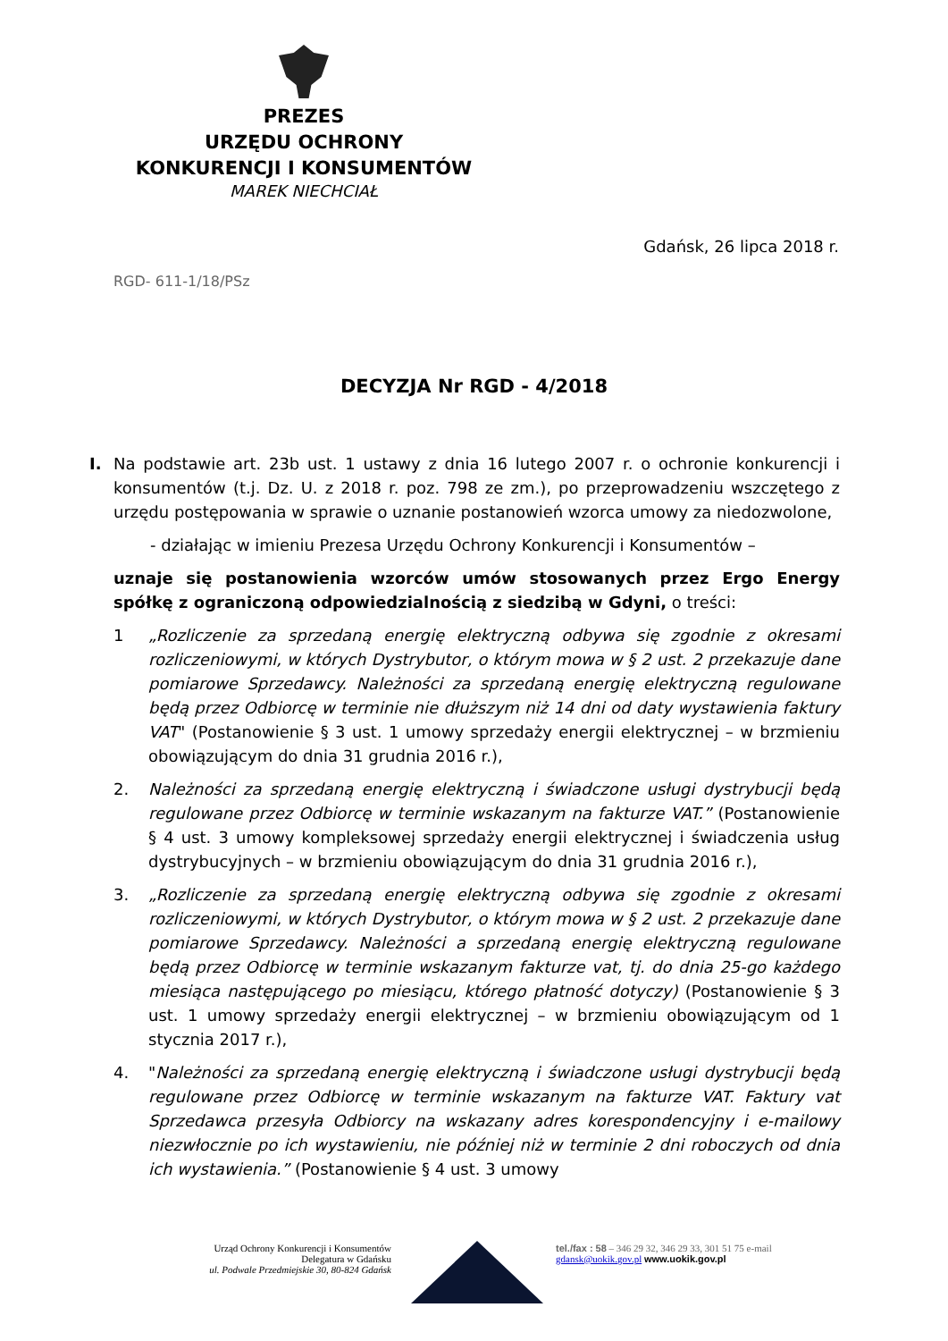PREZES
URZĘDU OCHRONY
KONKURENCJI I KONSUMENTÓW
MAREK NIECHCIAŁ
Gdańsk, 26 lipca 2018 r.
RGD- 611-1/18/PSz
DECYZJA Nr RGD - 4/2018
I. Na podstawie art. 23b ust. 1 ustawy z dnia 16 lutego 2007 r. o ochronie konkurencji i konsumentów (t.j. Dz. U. z 2018 r. poz. 798 ze zm.), po przeprowadzeniu wszczętego z urzędu postępowania w sprawie o uznanie postanowień wzorca umowy za niedozwolone,
- działając w imieniu Prezesa Urzędu Ochrony Konkurencji i Konsumentów –
uznaje się postanowienia wzorców umów stosowanych przez Ergo Energy spółkę z ograniczoną odpowiedzialnością z siedzibą w Gdyni, o treści:
1 „Rozliczenie za sprzedaną energię elektryczną odbywa się zgodnie z okresami rozliczeniowymi, w których Dystrybutor, o którym mowa w § 2 ust. 2 przekazuje dane pomiarowe Sprzedawcy. Należności za sprzedaną energię elektryczną regulowane będą przez Odbiorcę w terminie nie dłuższym niż 14 dni od daty wystawienia faktury VAT" (Postanowienie § 3 ust. 1 umowy sprzedaży energii elektrycznej – w brzmieniu obowiązującym do dnia 31 grudnia 2016 r.),
2. Należności za sprzedaną energię elektryczną i świadczone usługi dystrybucji będą regulowane przez Odbiorcę w terminie wskazanym na fakturze VAT.” (Postanowienie § 4 ust. 3 umowy kompleksowej sprzedaży energii elektrycznej i świadczenia usług dystrybucyjnych – w brzmieniu obowiązującym do dnia 31 grudnia 2016 r.),
3. „Rozliczenie za sprzedaną energię elektryczną odbywa się zgodnie z okresami rozliczeniowymi, w których Dystrybutor, o którym mowa w § 2 ust. 2 przekazuje dane pomiarowe Sprzedawcy. Należności a sprzedaną energię elektryczną regulowane będą przez Odbiorcę w terminie wskazanym fakturze vat, tj. do dnia 25-go każdego miesiąca następującego po miesiącu, którego płatność dotyczy) (Postanowienie § 3 ust. 1 umowy sprzedaży energii elektrycznej – w brzmieniu obowiązującym od 1 stycznia 2017 r.),
4. "Należności za sprzedaną energię elektryczną i świadczone usługi dystrybucji będą regulowane przez Odbiorcę w terminie wskazanym na fakturze VAT. Faktury vat Sprzedawca przesyła Odbiorcy na wskazany adres korespondencyjny i e-mailowy niezwłocznie po ich wystawieniu, nie później niż w terminie 2 dni roboczych od dnia ich wystawienia.” (Postanowienie § 4 ust. 3 umowy
Urząd Ochrony Konkurencji i Konsumentów
Delegatura w Gdańsku
ul. Podwale Przedmiejskie 30, 80-824 Gdańsk
tel./fax : 58 – 346 29 32, 346 29 33, 301 51 75 e-mail gdansk@uokik.gov.pl www.uokik.gov.pl